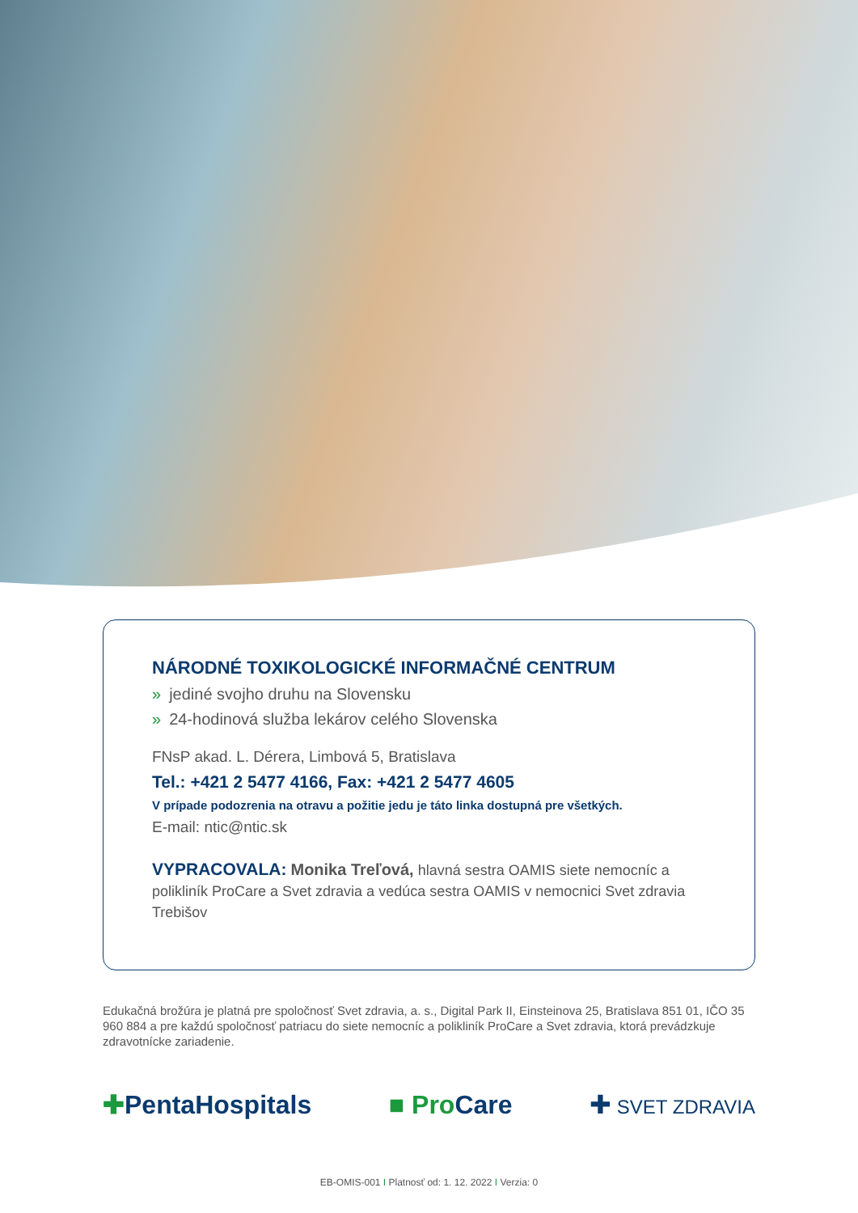NÁRODNÉ TOXIKOLOGICKÉ INFORMAČNÉ CENTRUM
» jediné svojho druhu na Slovensku
» 24-hodinová služba lekárov celého Slovenska
FNsP akad. L. Dérera, Limbová 5, Bratislava
Tel.: +421 2 5477 4166, Fax: +421 2 5477 4605
V prípade podozrenia na otravu a požitie jedu je táto linka dostupná pre všetkých.
E-mail: ntic@ntic.sk
VYPRACOVALA: Monika Treľová, hlavná sestra OAMIS siete nemocníc a polikliník ProCare a Svet zdravia a vedúca sestra OAMIS v nemocnici Svet zdravia Trebišov
Edukačná brožúra je platná pre spoločnosť Svet zdravia, a. s., Digital Park II, Einsteinova 25, Bratislava 851 01, IČO 35 960 884 a pre každú spoločnosť patriacu do siete nemocníc a polikliník ProCare a Svet zdravia, ktorá prevádzkuje zdravotnícke zariadenie.
✚PentaHospitals ■ Pro Care ✚ SVET ZDRAVIA
EB-OMIS-001 I Platnosť od: 1. 12. 2022 I Verzia: 0